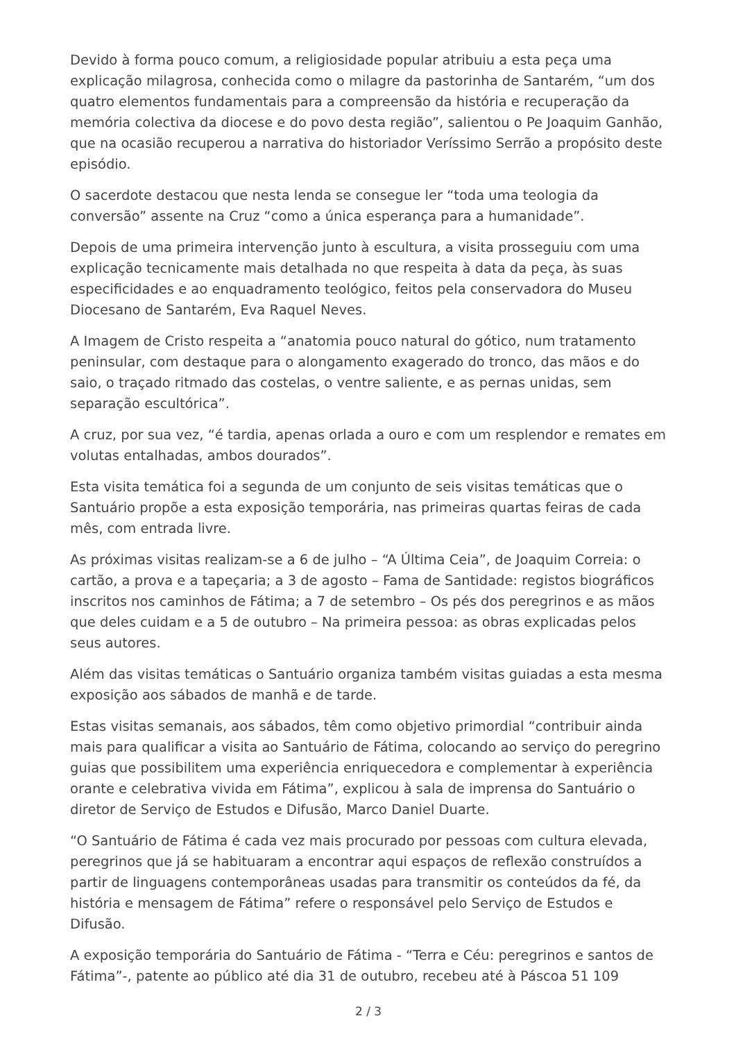Devido à forma pouco comum, a religiosidade popular atribuiu a esta peça uma explicação milagrosa, conhecida como o milagre da pastorinha de Santarém, “um dos quatro elementos fundamentais para a compreensão da história e recuperação da memória colectiva da diocese e do povo desta região”, salientou o Pe Joaquim Ganhão, que na ocasião recuperou a narrativa do historiador Veríssimo Serrão a propósito deste episódio.
O sacerdote destacou que nesta lenda se consegue ler “toda uma teologia da conversão” assente na Cruz “como a única esperança para a humanidade”.
Depois de uma primeira intervenção junto à escultura, a visita prosseguiu com uma explicação tecnicamente mais detalhada no que respeita à data da peça, às suas especificidades e ao enquadramento teológico, feitos pela conservadora do Museu Diocesano de Santarém, Eva Raquel Neves.
A Imagem de Cristo respeita a “anatomia pouco natural do gótico, num tratamento peninsular, com destaque para o alongamento exagerado do tronco, das mãos e do saio, o traçado ritmado das costelas, o ventre saliente, e as pernas unidas, sem separação escultórica”.
A cruz, por sua vez, “é tardia, apenas orlada a ouro e com um resplendor e remates em volutas entalhadas, ambos dourados”.
Esta visita temática foi a segunda de um conjunto de seis visitas temáticas que o Santuário propõe a esta exposição temporária, nas primeiras quartas feiras de cada mês, com entrada livre.
As próximas visitas realizam-se a 6 de julho – “A Última Ceia”, de Joaquim Correia: o cartão, a prova e a tapeçaria; a 3 de agosto – Fama de Santidade: registos biográficos inscritos nos caminhos de Fátima; a 7 de setembro – Os pés dos peregrinos e as mãos que deles cuidam e a 5 de outubro – Na primeira pessoa: as obras explicadas pelos seus autores.
Além das visitas temáticas o Santuário organiza também visitas guiadas a esta mesma exposição aos sábados de manhã e de tarde.
Estas visitas semanais, aos sábados, têm como objetivo primordial “contribuir ainda mais para qualificar a visita ao Santuário de Fátima, colocando ao serviço do peregrino guias que possibilitem uma experiência enriquecedora e complementar à experiência orante e celebrativa vivida em Fátima”, explicou à sala de imprensa do Santuário o diretor de Serviço de Estudos e Difusão, Marco Daniel Duarte.
“O Santuário de Fátima é cada vez mais procurado por pessoas com cultura elevada, peregrinos que já se habituaram a encontrar aqui espaços de reflexão construídos a partir de linguagens contemporâneas usadas para transmitir os conteúdos da fé, da história e mensagem de Fátima” refere o responsável pelo Serviço de Estudos e Difusão.
A exposição temporária do Santuário de Fátima - “Terra e Céu: peregrinos e santos de Fátima”-, patente ao público até dia 31 de outubro, recebeu até à Páscoa 51 109
2 / 3